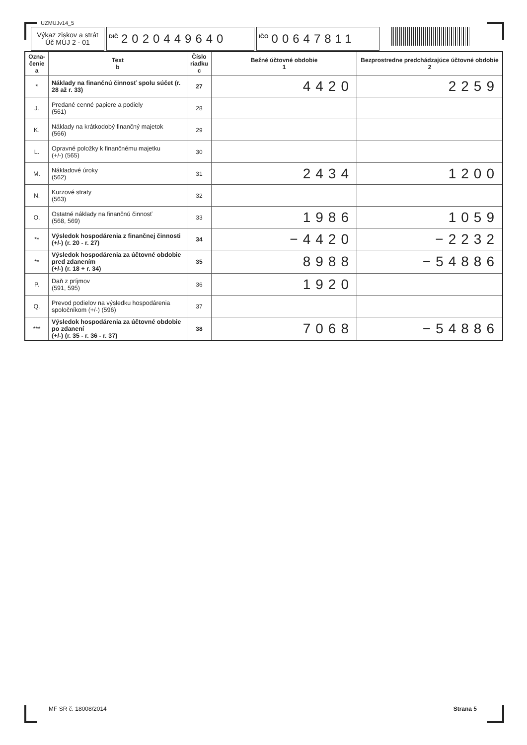UZMUJv14_5
Výkaz ziskov a strát
Úč MÚJ 2 - 01
DIČ 2020449640
IČO 00647811
| Ozna- čenie a | Text b | Číslo riadku c | Bežné účtovné obdobie 1 | Bezprostredne predchádzajúce účtovné obdobie 2 |
| --- | --- | --- | --- | --- |
| * | Náklady na finančnú činnosť spolu súčet (r. 28 až r. 33) | 27 | 4420 | 2259 |
| J. | Predané cenné papiere a podiely (561) | 28 | | |
| K. | Náklady na krátkodobý finančný majetok (566) | 29 | | |
| L. | Opravné položky k finančnému majetku (+/-) (565) | 30 | | |
| M. | Nákladové úroky (562) | 31 | 2434 | 1200 |
| N. | Kurzové straty (563) | 32 | | |
| O. | Ostatné náklady na finančnú činnosť (568, 569) | 33 | 1986 | 1059 |
| ** | Výsledok hospodárenia z finančnej činnosti (+/-) (r. 20 - r. 27) | 34 | −4420 | −2232 |
| ** | Výsledok hospodárenia za účtovné obdobie pred zdanením (+/-) (r. 18 + r. 34) | 35 | 8988 | −54886 |
| P. | Daň z príjmov (591, 595) | 36 | 1920 | |
| Q. | Prevod podielov na výsledku hospodárenia spoločníkom (+/-) (596) | 37 | | |
| *** | Výsledok hospodárenia za účtovné obdobie po zdanení (+/-) (r. 35 - r. 36 - r. 37) | 38 | 7068 | −54886 |
MF SR č. 18008/2014 Strana 5